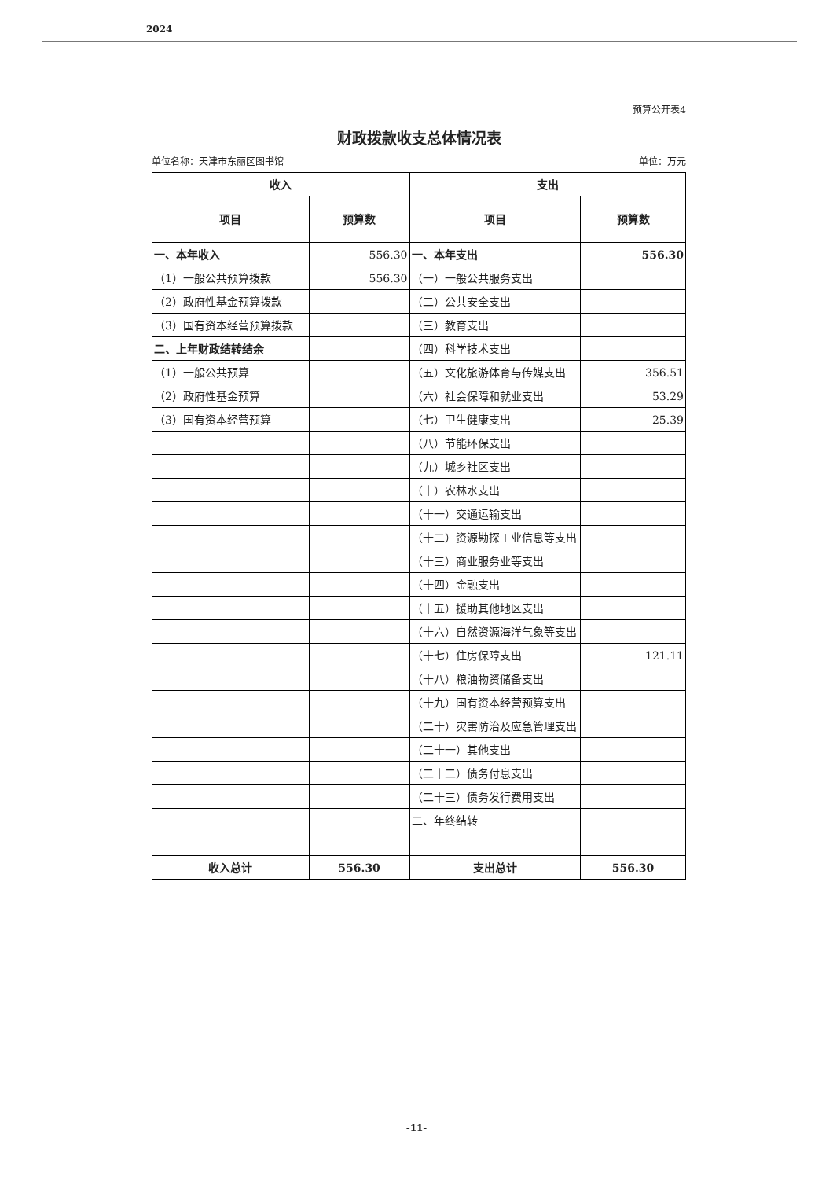2024
预算公开表4
财政拨款收支总体情况表
单位名称：天津市东丽区图书馆 单位：万元
| 收入 | | 支出 | |
| --- | --- | --- | --- |
| 项目 | 预算数 | 项目 | 预算数 |
| 一、本年收入 | 556.30 | 一、本年支出 | 556.30 |
| （1）一般公共预算拨款 | 556.30 | （一）一般公共服务支出 | |
| （2）政府性基金预算拨款 | | （二）公共安全支出 | |
| （3）国有资本经营预算拨款 | | （三）教育支出 | |
| 二、上年财政结转结余 | | （四）科学技术支出 | |
| （1）一般公共预算 | | （五）文化旅游体育与传媒支出 | 356.51 |
| （2）政府性基金预算 | | （六）社会保障和就业支出 | 53.29 |
| （3）国有资本经营预算 | | （七）卫生健康支出 | 25.39 |
| | | （八）节能环保支出 | |
| | | （九）城乡社区支出 | |
| | | （十）农林水支出 | |
| | | （十一）交通运输支出 | |
| | | （十二）资源勘探工业信息等支出 | |
| | | （十三）商业服务业等支出 | |
| | | （十四）金融支出 | |
| | | （十五）援助其他地区支出 | |
| | | （十六）自然资源海洋气象等支出 | |
| | | （十七）住房保障支出 | 121.11 |
| | | （十八）粮油物资储备支出 | |
| | | （十九）国有资本经营预算支出 | |
| | | （二十）灾害防治及应急管理支出 | |
| | | （二十一）其他支出 | |
| | | （二十二）债务付息支出 | |
| | | （二十三）债务发行费用支出 | |
| | | 二、年终结转 | |
| 收入总计 | 556.30 | 支出总计 | 556.30 |
-11-